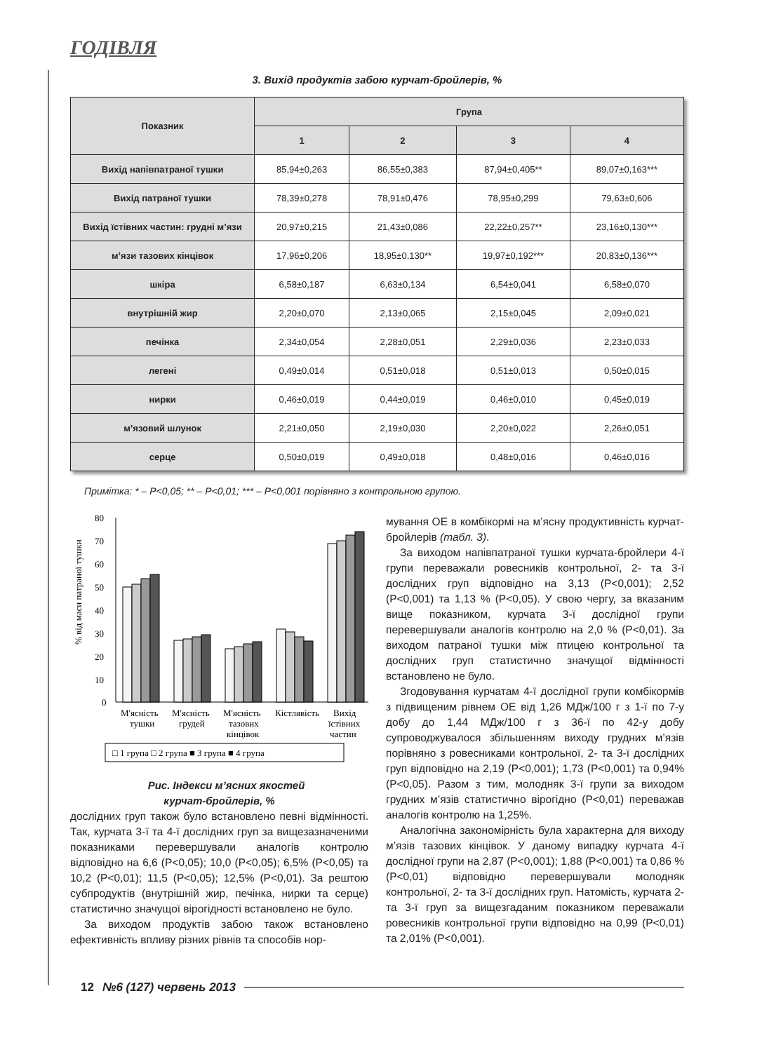ГОДІВЛЯ
3. Вихід продуктів забою курчат-бройлерів, %
| Показник | Група | | | |
| --- | --- | --- | --- | --- |
| | 1 | 2 | 3 | 4 |
| Вихід напівпатраної тушки | 85,94±0,263 | 86,55±0,383 | 87,94±0,405** | 89,07±0,163*** |
| Вихід патраної тушки | 78,39±0,278 | 78,91±0,476 | 78,95±0,299 | 79,63±0,606 |
| Вихід їстівних частин: грудні м’язи | 20,97±0,215 | 21,43±0,086 | 22,22±0,257** | 23,16±0,130*** |
| м’язи тазових кінцівок | 17,96±0,206 | 18,95±0,130** | 19,97±0,192*** | 20,83±0,136*** |
| шкіра | 6,58±0,187 | 6,63±0,134 | 6,54±0,041 | 6,58±0,070 |
| внутрішній жир | 2,20±0,070 | 2,13±0,065 | 2,15±0,045 | 2,09±0,021 |
| печінка | 2,34±0,054 | 2,28±0,051 | 2,29±0,036 | 2,23±0,033 |
| легені | 0,49±0,014 | 0,51±0,018 | 0,51±0,013 | 0,50±0,015 |
| нирки | 0,46±0,019 | 0,44±0,019 | 0,46±0,010 | 0,45±0,019 |
| м’язовий шлунок | 2,21±0,050 | 2,19±0,030 | 2,20±0,022 | 2,26±0,051 |
| серце | 0,50±0,019 | 0,49±0,018 | 0,48±0,016 | 0,46±0,016 |
Примітка: * – P<0,05; ** – P<0,01; *** – P<0,001 порівняно з контрольною групою.
% від маси патраної тушки
80
70
60
50
40
30
20
10
0
М'ясність
тушки
М'ясність
грудей
М'ясність
тазових
кінцівок
Кістлявість
Вихід
їстівних
частин
□ 1 група □ 2 група ■ 3 група ■ 4 група
Рис. Індекси м’ясних якостей
курчат-бройлерів, %
дослідних груп також було встановлено певні відмінності. Так, курчата 3-ї та 4-ї дослідних груп за вищезазначеними показниками перевершували аналогів контролю відповідно на 6,6 (P<0,05); 10,0 (P<0,05); 6,5% (P<0,05) та 10,2 (P<0,01); 11,5 (P<0,05); 12,5% (P<0,01). За рештою субпродуктів (внутрішній жир, печінка, нирки та серце) статистично значущої вірогідності встановлено не було.
За виходом продуктів забою також встановлено ефективність впливу різних рівнів та способів нор-
мування ОЕ в комбікормі на м’ясну продуктивність курчат-бройлерів (табл. 3).
За виходом напівпатраної тушки курчата-бройлери 4-ї групи переважали ровесників контрольної, 2- та 3-ї дослідних груп відповідно на 3,13 (P<0,001); 2,52 (P<0,001) та 1,13 % (P<0,05). У свою чергу, за вказаним вище показником, курчата 3-ї дослідної групи перевершували аналогів контролю на 2,0 % (P<0,01). За виходом патраної тушки між птицею контрольної та дослідних груп статистично значущої відмінності встановлено не було.
Згодовування курчатам 4-ї дослідної групи комбікормів з підвищеним рівнем ОЕ від 1,26 МДж/100 г з 1-ї по 7-у добу до 1,44 МДж/100 г з 36-ї по 42-у добу супроводжувалося збільшенням виходу грудних м’язів порівняно з ровесниками контрольної, 2- та 3-ї дослідних груп відповідно на 2,19 (P<0,001); 1,73 (P<0,001) та 0,94% (P<0,05). Разом з тим, молодняк 3-ї групи за виходом грудних м’язів статистично вірогідно (P<0,01) переважав аналогів контролю на 1,25%.
Аналогічна закономірність була характерна для виходу м’язів тазових кінцівок. У даному випадку курчата 4-ї дослідної групи на 2,87 (P<0,001); 1,88 (P<0,001) та 0,86 % (P<0,01) відповідно перевершували молодняк контрольної, 2- та 3-ї дослідних груп. Натомість, курчата 2- та 3-ї груп за вищезгаданим показником переважали ровесників контрольної групи відповідно на 0,99 (P<0,01) та 2,01% (P<0,001).
12 №6 (127) червень 2013